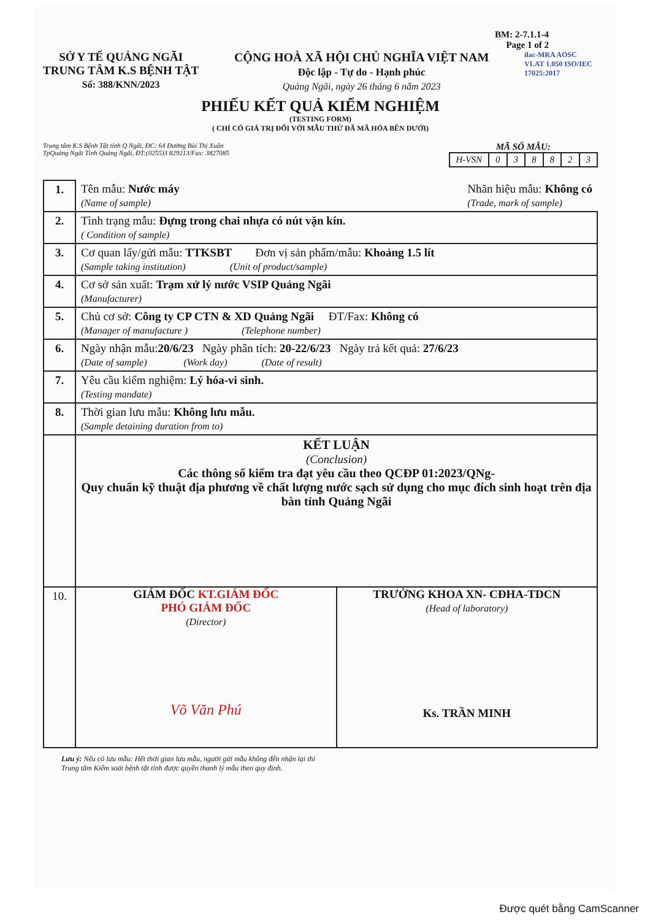BM: 2-7.1.1-4
Page 1 of 2
SỞ Y TẾ QUẢNG NGÃI
TRUNG TÂM K.S BỆNH TẬT
Số: 388/KNN/2023
CỘNG HOÀ XÃ HỘI CHỦ NGHĨA VIỆT NAM
Độc lập - Tự do - Hạnh phúc
Quảng Ngãi, ngày 26 tháng 6 năm 2023
ilac-MRA AOSC VLAT 1.050 ISO/IEC 17025:2017
PHIẾU KẾT QUẢ KIỂM NGHIỆM
(TESTING FORM)
( CHỈ CÓ GIÁ TRỊ ĐỐI VỚI MẪU THỬ ĐÃ MÃ HÓA BÊN DƯỚI)
Trung tâm K.S Bệnh Tật tỉnh Q Ngãi, ĐC: 64 Đường Bùi Thị Xuân
TpQuảng Ngãi Tỉnh Quảng Ngãi, ĐT:(0255)3 829213/Fax: 3827085
MÃ SỐ MẪU:
| H-VSN | 0 | 3 | 8 | 8 | 2 | 3 |
| 1. | Tên mẫu: Nước máy (Name of sample) Nhãn hiệu mẫu: Không có (Trade, mark of sample) |
| 2. | Tình trạng mẫu: Đựng trong chai nhựa có nút vặn kín. ( Condition of sample) |
| 3. | Cơ quan lấy/gửi mẫu: TTKSBT Đơn vị sản phẩm/mẫu: Khoảng 1.5 lít (Sample taking institution) (Unit of product/sample) |
| 4. | Cơ sở sản xuất: Trạm xử lý nước VSIP Quảng Ngãi (Manufacturer) |
| 5. | Chủ cơ sở: Công ty CP CTN & XD Quảng Ngãi ĐT/Fax: Không có (Manager of manufacture ) (Telephone number) |
| 6. | Ngày nhận mẫu: 20/6/23 Ngày phân tích: 20-22/6/23 Ngày trả kết quả: 27/6/23 (Date of sample) (Work day) (Date of result) |
| 7. | Yêu cầu kiểm nghiệm: Lý hóa-vi sinh. (Testing mandate) |
| 8. | Thời gian lưu mẫu: Không lưu mẫu. (Sample detaining duration from to) |
| | KẾT LUẬN (Conclusion) Các thông số kiểm tra đạt yêu cầu theo QCĐP 01:2023/QNg- Quy chuẩn kỹ thuật địa phương về chất lượng nước sạch sử dụng cho mục đích sinh hoạt trên địa bàn tỉnh Quảng Ngãi |
| 10. | GIÁM ĐỐC KT.GIÁM ĐỐC PHÓ GIÁM ĐỐC (Director) Võ Văn Phú TRƯỞNG KHOA XN- CĐHA-TDCN (Head of laboratory) Ks. TRẦN MINH |
Lưu ý: Nếu có lưu mẫu: Hết thời gian lưu mẫu, người gửi mẫu không đến nhận lại thì
Trung tâm Kiểm soát bệnh tật tỉnh được quyền thanh lý mẫu theo quy định.
Được quét bằng CamScanner